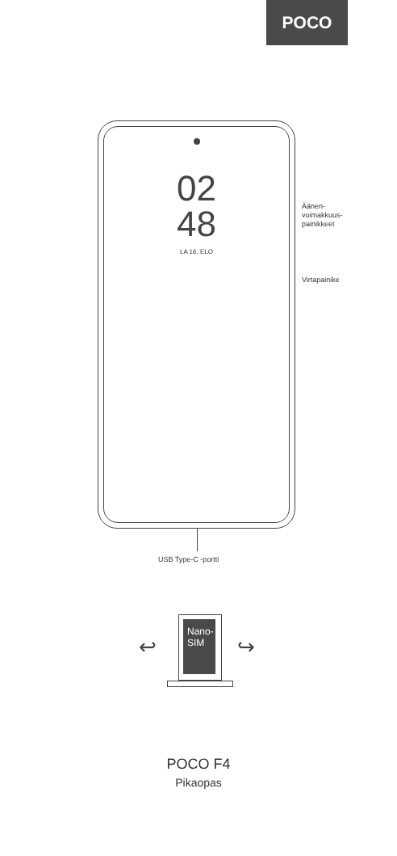POCO
02
48
LA 16. ELO
Äänen-
voimakkuus-
painikkeet
Virtapainike
USB Type-C -portti
↩
Nano-
SIM
↪
POCO F4
Pikaopas